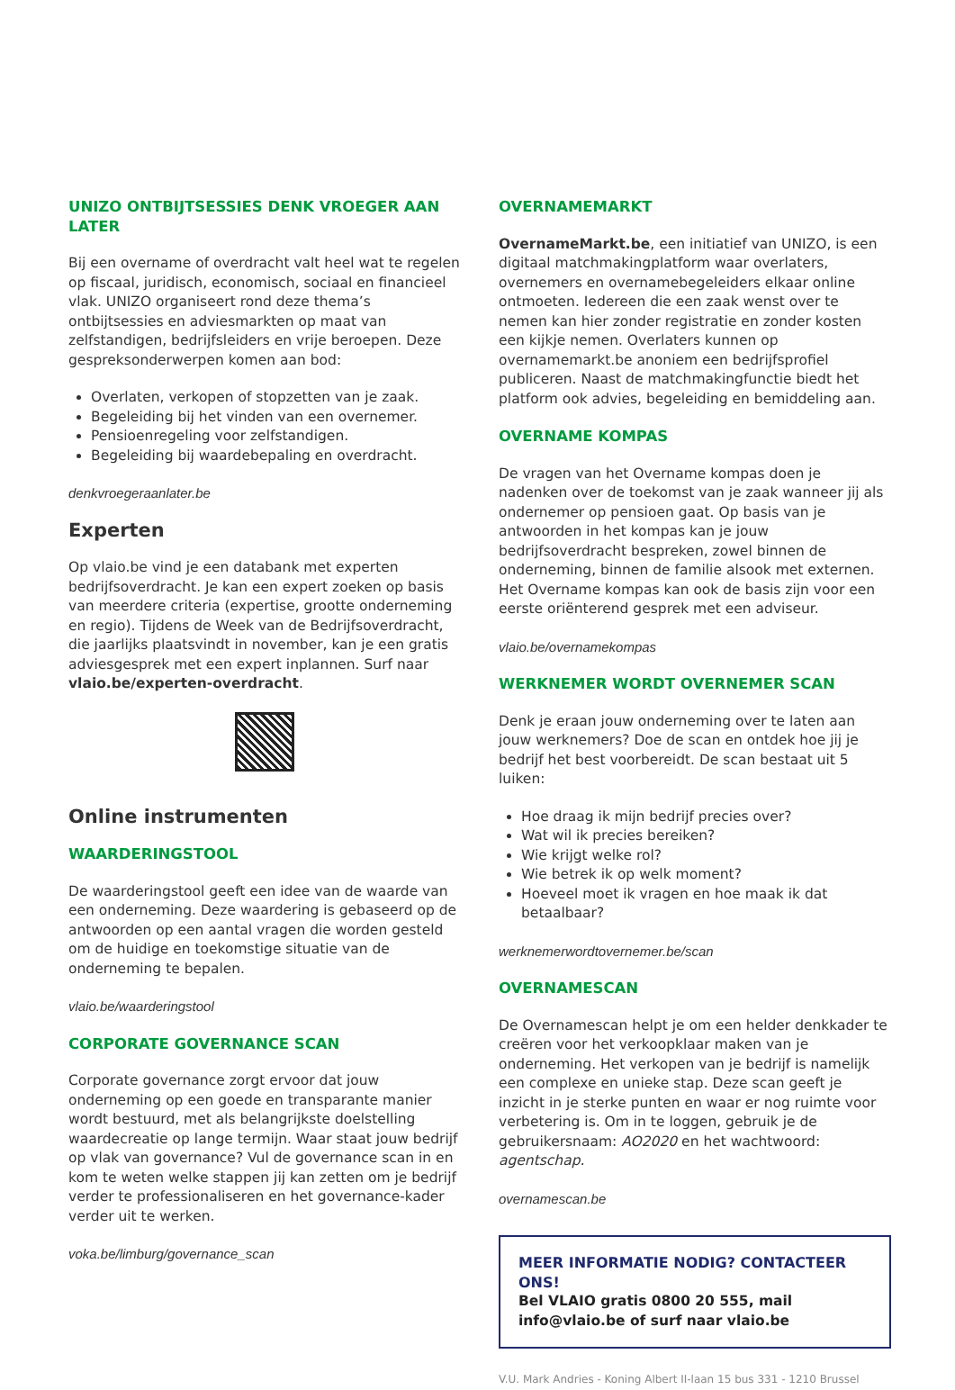UNIZO ONTBIJTSESSIES DENK VROEGER AAN LATER
Bij een overname of overdracht valt heel wat te regelen op fiscaal, juridisch, economisch, sociaal en financieel vlak. UNIZO organiseert rond deze thema’s ontbijtsessies en adviesmarkten op maat van zelfstandigen, bedrijfsleiders en vrije beroepen. Deze gespreksonderwerpen komen aan bod:
Overlaten, verkopen of stopzetten van je zaak.
Begeleiding bij het vinden van een overnemer.
Pensioenregeling voor zelfstandigen.
Begeleiding bij waardebepaling en overdracht.
denkvroegeraanlater.be
Experten
Op vlaio.be vind je een databank met experten bedrijfsoverdracht. Je kan een expert zoeken op basis van meerdere criteria (expertise, grootte onderneming en regio). Tijdens de Week van de Bedrijfsoverdracht, die jaarlijks plaatsvindt in november, kan je een gratis adviesgesprek met een expert inplannen. Surf naar vlaio.be/experten-overdracht.
Online instrumenten
WAARDERINGSTOOL
De waarderingstool geeft een idee van de waarde van een onderneming. Deze waardering is gebaseerd op de antwoorden op een aantal vragen die worden gesteld om de huidige en toekomstige situatie van de onderneming te bepalen.
vlaio.be/waarderingstool
CORPORATE GOVERNANCE SCAN
Corporate governance zorgt ervoor dat jouw onderneming op een goede en transparante manier wordt bestuurd, met als belangrijkste doelstelling waardecreatie op lange termijn. Waar staat jouw bedrijf op vlak van governance? Vul de governance scan in en kom te weten welke stappen jij kan zetten om je bedrijf verder te professionaliseren en het governance-kader verder uit te werken.
voka.be/limburg/governance_scan
OVERNAMEMARKT
OvernameMarkt.be, een initiatief van UNIZO, is een digitaal matchmakingplatform waar overlaters, overnemers en overnamebegeleiders elkaar online ontmoeten. Iedereen die een zaak wenst over te nemen kan hier zonder registratie en zonder kosten een kijkje nemen. Overlaters kunnen op overnamemarkt.be anoniem een bedrijfsprofiel publiceren. Naast de matchmakingfunctie biedt het platform ook advies, begeleiding en bemiddeling aan.
OVERNAME KOMPAS
De vragen van het Overname kompas doen je nadenken over de toekomst van je zaak wanneer jij als ondernemer op pensioen gaat. Op basis van je antwoorden in het kompas kan je jouw bedrijfsoverdracht bespreken, zowel binnen de onderneming, binnen de familie alsook met externen. Het Overname kompas kan ook de basis zijn voor een eerste oriënterend gesprek met een adviseur.
vlaio.be/overnamekompas
WERKNEMER WORDT OVERNEMER SCAN
Denk je eraan jouw onderneming over te laten aan jouw werknemers? Doe de scan en ontdek hoe jij je bedrijf het best voorbereidt. De scan bestaat uit 5 luiken:
Hoe draag ik mijn bedrijf precies over?
Wat wil ik precies bereiken?
Wie krijgt welke rol?
Wie betrek ik op welk moment?
Hoeveel moet ik vragen en hoe maak ik dat betaalbaar?
werknemerwordtovernemer.be/scan
OVERNAMESCAN
De Overnamescan helpt je om een helder denkkader te creëren voor het verkoopklaar maken van je onderneming. Het verkopen van je bedrijf is namelijk een complexe en unieke stap. Deze scan geeft je inzicht in je sterke punten en waar er nog ruimte voor verbetering is. Om in te loggen, gebruik je de gebruikersnaam: AO2020 en het wachtwoord: agentschap.
overnamescan.be
MEER INFORMATIE NODIG? CONTACTEER ONS!
Bel VLAIO gratis 0800 20 555, mail info@vlaio.be of surf naar vlaio.be
V.U. Mark Andries - Koning Albert II-laan 15 bus 331 - 1210 Brussel